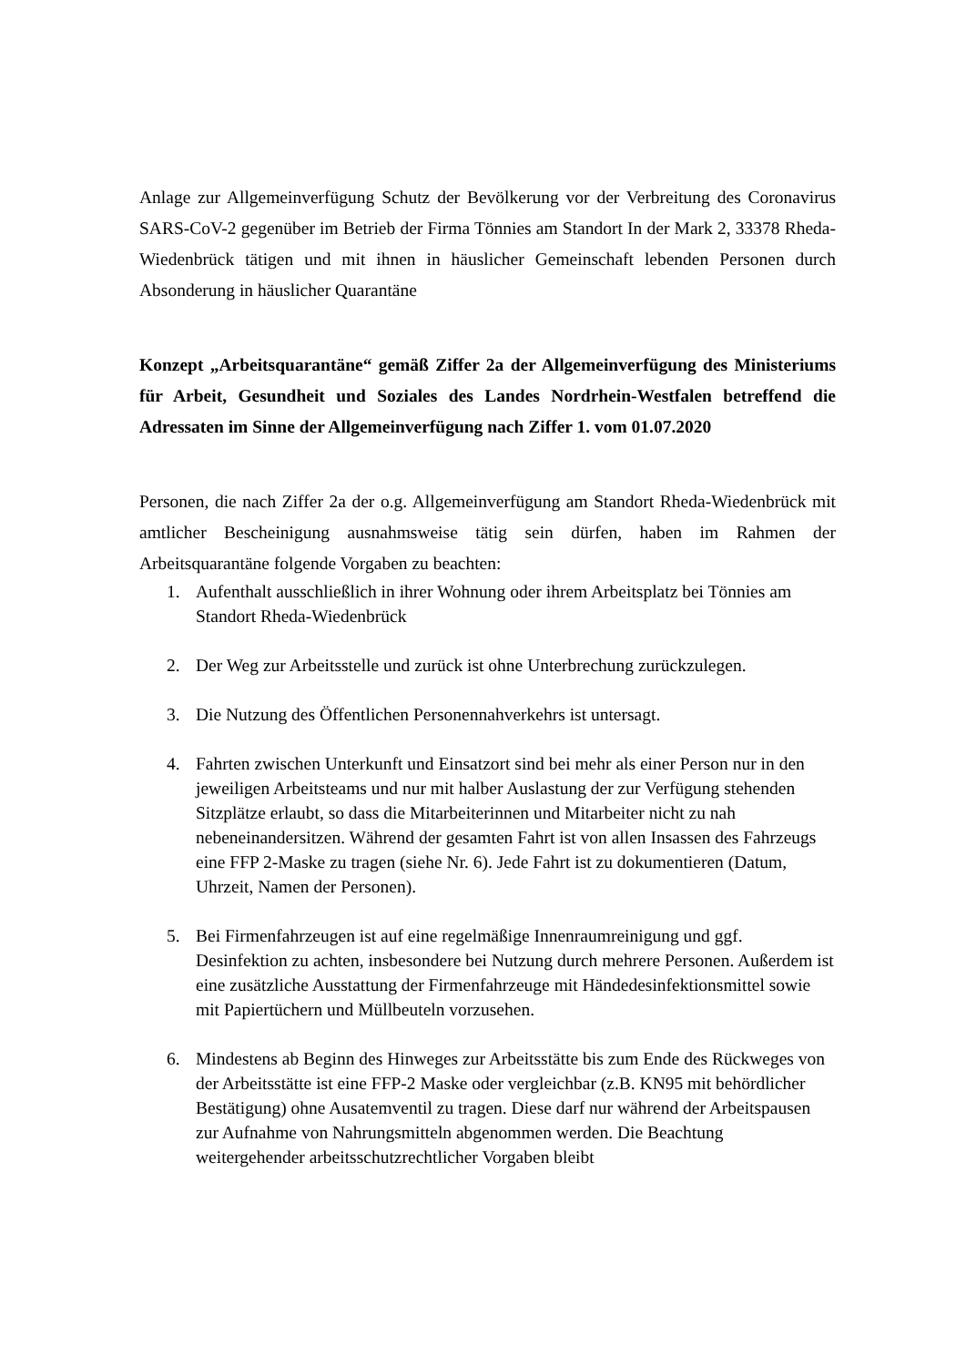Anlage zur Allgemeinverfügung Schutz der Bevölkerung vor der Verbreitung des Coronavirus SARS-CoV-2 gegenüber im Betrieb der Firma Tönnies am Standort In der Mark 2, 33378 Rheda-Wiedenbrück tätigen und mit ihnen in häuslicher Gemeinschaft lebenden Personen durch Absonderung in häuslicher Quarantäne
Konzept „Arbeitsquarantäne“ gemäß Ziffer 2a der Allgemeinverfügung des Ministeriums für Arbeit, Gesundheit und Soziales des Landes Nordrhein-Westfalen betreffend die Adressaten im Sinne der Allgemeinverfügung nach Ziffer 1. vom 01.07.2020
Personen, die nach Ziffer 2a der o.g. Allgemeinverfügung am Standort Rheda-Wiedenbrück mit amtlicher Bescheinigung ausnahmsweise tätig sein dürfen, haben im Rahmen der Arbeitsquarantäne folgende Vorgaben zu beachten:
1. Aufenthalt ausschließlich in ihrer Wohnung oder ihrem Arbeitsplatz bei Tönnies am Standort Rheda-Wiedenbrück
2. Der Weg zur Arbeitsstelle und zurück ist ohne Unterbrechung zurückzulegen.
3. Die Nutzung des Öffentlichen Personennahverkehrs ist untersagt.
4. Fahrten zwischen Unterkunft und Einsatzort sind bei mehr als einer Person nur in den jeweiligen Arbeitsteams und nur mit halber Auslastung der zur Verfügung stehenden Sitzplätze erlaubt, so dass die Mitarbeiterinnen und Mitarbeiter nicht zu nah nebeneinandersitzen. Während der gesamten Fahrt ist von allen Insassen des Fahrzeugs eine FFP 2-Maske zu tragen (siehe Nr. 6). Jede Fahrt ist zu dokumentieren (Datum, Uhrzeit, Namen der Personen).
5. Bei Firmenfahrzeugen ist auf eine regelmäßige Innenraumreinigung und ggf. Desinfektion zu achten, insbesondere bei Nutzung durch mehrere Personen. Außerdem ist eine zusätzliche Ausstattung der Firmenfahrzeuge mit Händedesinfektionsmittel sowie mit Papiertüchern und Müllbeuteln vorzusehen.
6. Mindestens ab Beginn des Hinweges zur Arbeitsstätte bis zum Ende des Rückweges von der Arbeitsstätte ist eine FFP-2 Maske oder vergleichbar (z.B. KN95 mit behördlicher Bestätigung) ohne Ausatemventil zu tragen. Diese darf nur während der Arbeitspausen zur Aufnahme von Nahrungsmitteln abgenommen werden. Die Beachtung weitergehender arbeitsschutzrechtlicher Vorgaben bleibt